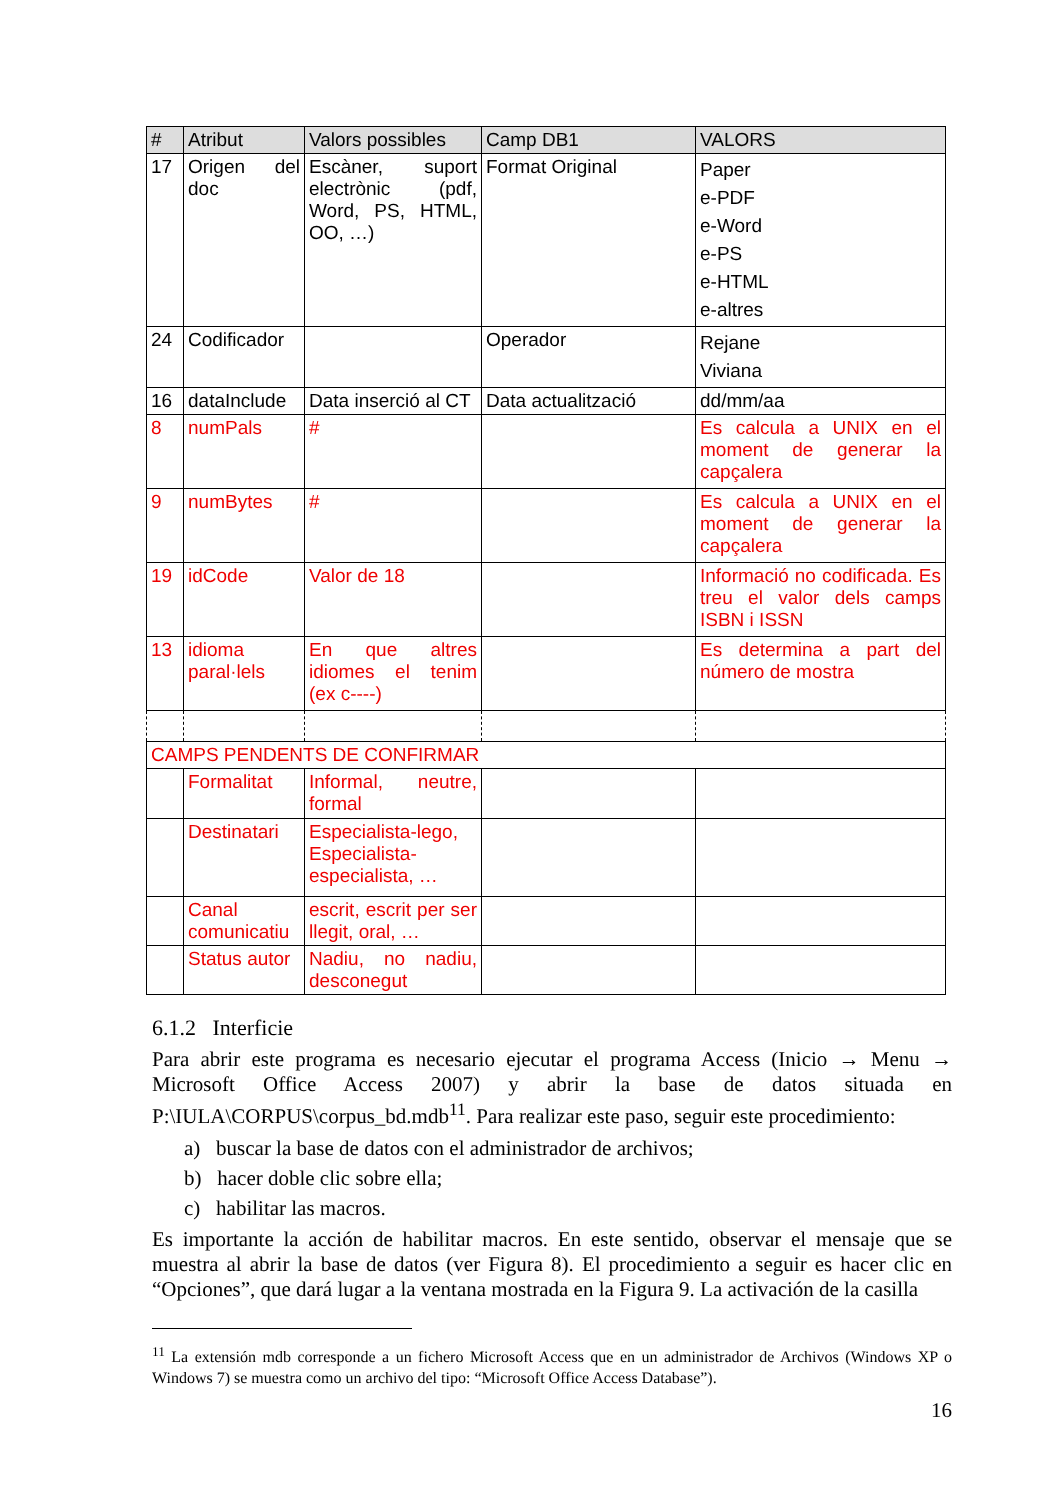| # | Atribut | Valors possibles | Camp DB1 | VALORS |
| --- | --- | --- | --- | --- |
| 17 | Origen del doc | Escàner, suport electrònic (pdf, Word, PS, HTML, OO, …) | Format Original | Paper e-PDF e-Word e-PS e-HTML e-altres |
| 24 | Codificador | | Operador | Rejane Viviana |
| 16 | dataInclude | Data inserció al CT | Data actualització | dd/mm/aa |
| 8 | numPals | # | | Es calcula a UNIX en el moment de generar la capçalera |
| 9 | numBytes | # | | Es calcula a UNIX en el moment de generar la capçalera |
| 19 | idCode | Valor de 18 | | Informació no codificada. Es treu el valor dels camps ISBN i ISSN |
| 13 | idioma paral·lels | En que altres idiomes el tenim (ex c----) | | Es determina a part del número de mostra |
| CAMPS PENDENTS DE CONFIRMAR | | | | |
| | Formalitat | Informal, neutre, formal | | |
| | Destinatari | Especialista-lego, Especialista-especialista, … | | |
| | Canal comunicatiu | escrit, escrit per ser llegit, oral, … | | |
| | Status autor | Nadiu, no nadiu, desconegut | | |
6.1.2 Interficie
Para abrir este programa es necesario ejecutar el programa Access (Inicio → Menu → Microsoft Office Access 2007) y abrir la base de datos situada en P:\IULA\CORPUS\corpus_bd.mdb<sup>11</sup>. Para realizar este paso, seguir este procedimiento:
a) buscar la base de datos con el administrador de archivos;
b) hacer doble clic sobre ella;
c) habilitar las macros.
Es importante la acción de habilitar macros. En este sentido, observar el mensaje que se muestra al abrir la base de datos (ver Figura 8). El procedimiento a seguir es hacer clic en “Opciones”, que dará lugar a la ventana mostrada en la Figura 9. La activación de la casilla
<sup>11</sup> La extensión mdb corresponde a un fichero Microsoft Access que en un administrador de Archivos (Windows XP o Windows 7) se muestra como un archivo del tipo: “Microsoft Office Access Database”).
16